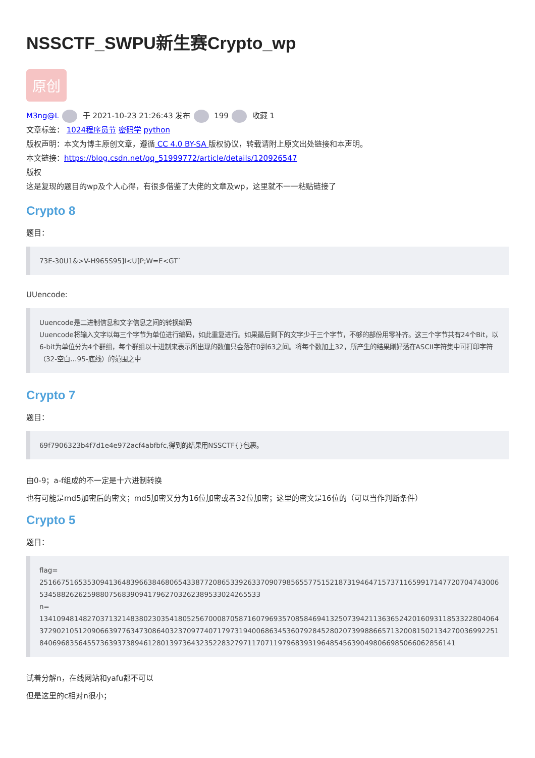NSSCTF_SWPU新生赛Crypto_wp
原创
M3ng@L 于 2021-10-23 21:26:43 发布 199 收藏 1
文章标签： 1024程序员节 密码学 python
版权声明：本文为博主原创文章，遵循 CC 4.0 BY-SA 版权协议，转载请附上原文出处链接和本声明。
本文链接：https://blog.csdn.net/qq_51999772/article/details/120926547
版权
这是复现的题目的wp及个人心得，有很多借鉴了大佬的文章及wp，这里就不一一粘贴链接了
Crypto 8
题目：
73E-30U1&>V-H965S95]I<U]P;W=E<GT`
UUencode:
Uuencode是二进制信息和文字信息之间的转换编码
Uuencode将输入文字以每三个字节为单位进行编码，如此重复进行。如果最后剩下的文字少于三个字节，不够的部份用零补齐。这三个字节共有24个Bit，以6-bit为单位分为4个群组，每个群组以十进制来表示所出现的数值只会落在0到63之间。将每个数加上32，所产生的结果刚好落在ASCII字符集中可打印字符（32-空白…95-底线）的范围之中
Crypto 7
题目：
69f7906323b4f7d1e4e972acf4abfbfc,得到的结果用NSSCTF{}包裹。
由0-9；a-f组成的不一定是十六进制转换
也有可能是md5加密后的密文；md5加密又分为16位加密或者32位加密；这里的密文是16位的（可以当作判断条件）
Crypto 5
题目：
flag=
2516675165353094136483966384680654338772086533926337090798565577515218731946471573711659917147720704743006534588262625988075683909417962703262389533024265533
n=
13410948148270371321483802303541805256700087058716079693570858469413250739421136365242016093118533228040643729021051209066397763473086403237097740717973194006863453607928452802073998866571320081502134270036992251840696835645573639373894612801397364323522832797117071197968393196485456390498066985066062856141
试着分解n，在线网站和yafu都不可以
但是这里的c相对n很小；